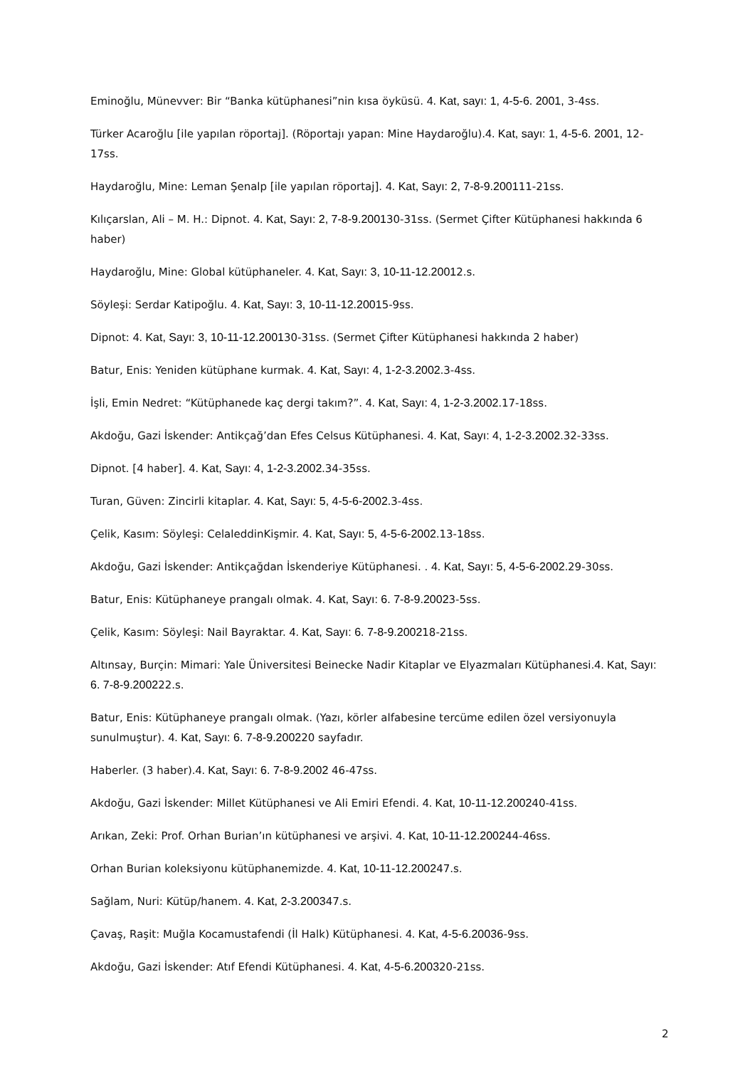Eminoğlu, Münevver: Bir “Banka kütüphanesi”nin kısa öyküsü. 4. Kat, sayı: 1, 4-5-6. 2001, 3-4ss.
Türker Acaroğlu [ile yapılan röportaj]. (Röportajı yapan: Mine Haydaroğlu).4. Kat, sayı: 1, 4-5-6. 2001, 12-17ss.
Haydaroğlu, Mine: Leman Şenalp [ile yapılan röportaj]. 4. Kat, Sayı: 2, 7-8-9.200111-21ss.
Kılıçarslan, Ali – M. H.: Dipnot. 4. Kat, Sayı: 2, 7-8-9.200130-31ss. (Sermet Çifter Kütüphanesi hakkında 6 haber)
Haydaroğlu, Mine: Global kütüphaneler. 4. Kat, Sayı: 3, 10-11-12.20012.s.
Söyleşi: Serdar Katipoğlu. 4. Kat, Sayı: 3, 10-11-12.20015-9ss.
Dipnot: 4. Kat, Sayı: 3, 10-11-12.200130-31ss. (Sermet Çifter Kütüphanesi hakkında 2 haber)
Batur, Enis: Yeniden kütüphane kurmak. 4. Kat, Sayı: 4, 1-2-3.2002. 3-4ss.
İşli, Emin Nedret: “Kütüphanede kaç dergi takım?”. 4. Kat, Sayı: 4, 1-2-3.2002. 17-18ss.
Akdoğu, Gazi İskender: Antikçağ’dan Efes Celsus Kütüphanesi. 4. Kat, Sayı: 4, 1-2-3.2002. 32-33ss.
Dipnot. [4 haber]. 4. Kat, Sayı: 4, 1-2-3.2002. 34-35ss.
Turan, Güven: Zincirli kitaplar. 4. Kat, Sayı: 5, 4-5-6-2002. 3-4ss.
Çelik, Kasım: Söyleşi: CelaleddinKişmir. 4. Kat, Sayı: 5, 4-5-6-2002. 13-18ss.
Akdoğu, Gazi İskender: Antikçağdan İskenderiye Kütüphanesi. . 4. Kat, Sayı: 5, 4-5-6-2002. 29-30ss.
Batur, Enis: Kütüphaneye prangalı olmak. 4. Kat, Sayı: 6. 7-8-9.20023-5ss.
Çelik, Kasım: Söyleşi: Nail Bayraktar. 4. Kat, Sayı: 6. 7-8-9.200218-21ss.
Altınsay, Burçin: Mimari: Yale Üniversitesi Beinecke Nadir Kitaplar ve Elyazmaları Kütüphanesi.4. Kat, Sayı: 6. 7-8-9.200222.s.
Batur, Enis: Kütüphaneye prangalı olmak. (Yazı, körler alfabesine tercüme edilen özel versiyonuyla sunulmuştur). 4. Kat, Sayı: 6. 7-8-9.200220 sayfadır.
Haberler. (3 haber).4. Kat, Sayı: 6. 7-8-9.2002 46-47ss.
Akdoğu, Gazi İskender: Millet Kütüphanesi ve Ali Emiri Efendi. 4. Kat, 10-11-12.200240-41ss.
Arıkan, Zeki: Prof. Orhan Burian’ın kütüphanesi ve arşivi. 4. Kat, 10-11-12.200244-46ss.
Orhan Burian koleksiyonu kütüphanemizde. 4. Kat, 10-11-12.200247.s.
Sağlam, Nuri: Kütüp/hanem. 4. Kat, 2-3.200347.s.
Çavaş, Raşit: Muğla Kocamustafendi (İl Halk) Kütüphanesi. 4. Kat, 4-5-6.20036-9ss.
Akdoğu, Gazi İskender: Atıf Efendi Kütüphanesi. 4. Kat, 4-5-6.200320-21ss.
2